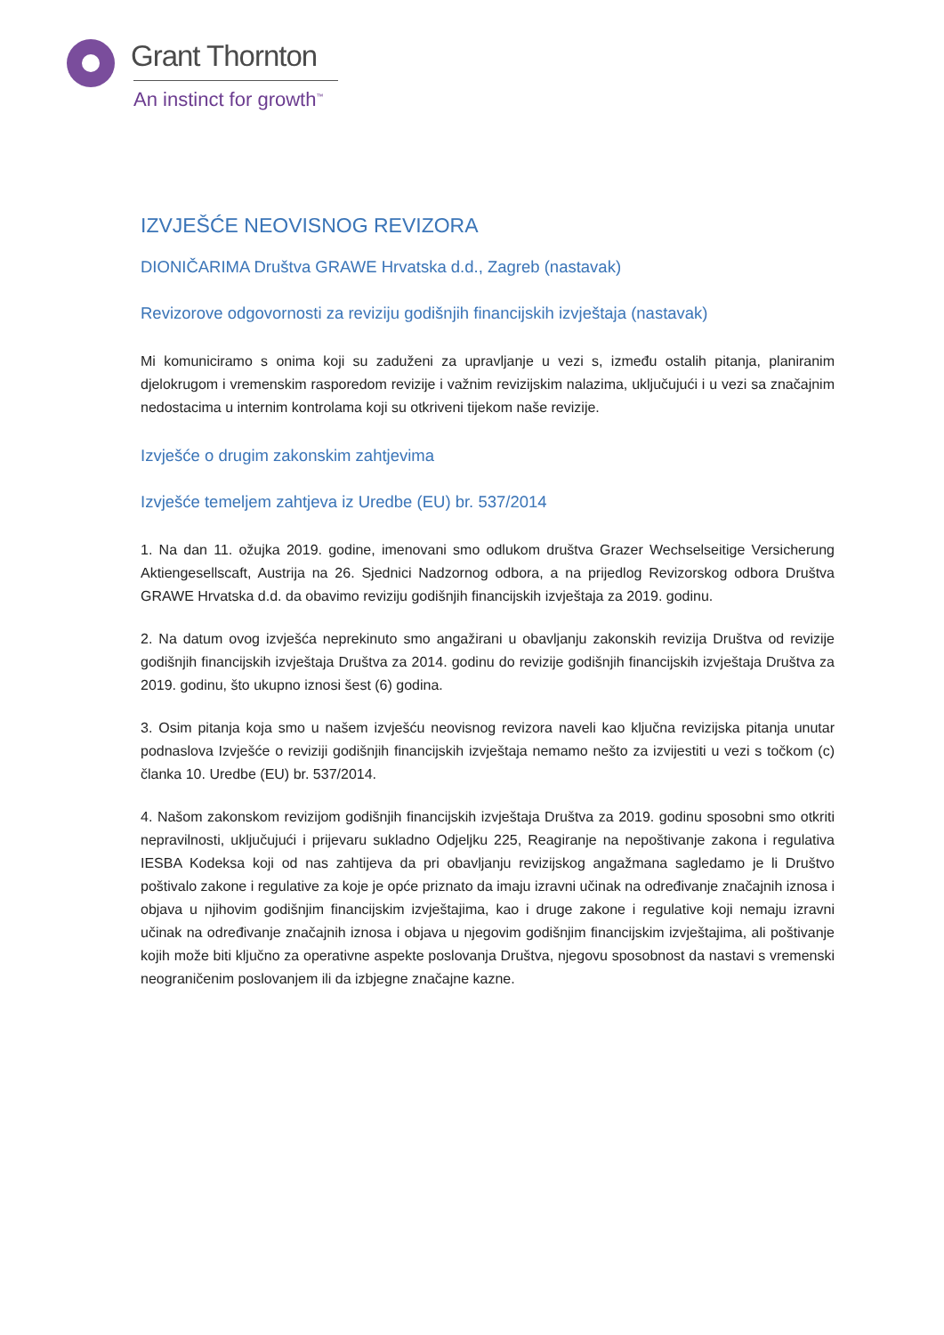Grant Thornton
An instinct for growth<sup>™</sup>
IZVJEŠĆE NEOVISNOG REVIZORA
DIONIČARIMA Društva GRAWE Hrvatska d.d., Zagreb (nastavak)
Revizorove odgovornosti za reviziju godišnjih financijskih izvještaja (nastavak)
Mi komuniciramo s onima koji su zaduženi za upravljanje u vezi s, između ostalih pitanja, planiranim djelokrugom i vremenskim rasporedom revizije i važnim revizijskim nalazima, uključujući i u vezi sa značajnim nedostacima u internim kontrolama koji su otkriveni tijekom naše revizije.
Izvješće o drugim zakonskim zahtjevima
Izvješće temeljem zahtjeva iz Uredbe (EU) br. 537/2014
1. Na dan 11. ožujka 2019. godine, imenovani smo odlukom društva Grazer Wechselseitige Versicherung Aktiengesellscaft, Austrija na 26. Sjednici Nadzornog odbora, a na prijedlog Revizorskog odbora Društva GRAWE Hrvatska d.d. da obavimo reviziju godišnjih financijskih izvještaja za 2019. godinu.
2. Na datum ovog izvješća neprekinuto smo angažirani u obavljanju zakonskih revizija Društva od revizije godišnjih financijskih izvještaja Društva za 2014. godinu do revizije godišnjih financijskih izvještaja Društva za 2019. godinu, što ukupno iznosi šest (6) godina.
3. Osim pitanja koja smo u našem izvješću neovisnog revizora naveli kao ključna revizijska pitanja unutar podnaslova Izvješće o reviziji godišnjih financijskih izvještaja nemamo nešto za izvijestiti u vezi s točkom (c) članka 10. Uredbe (EU) br. 537/2014.
4. Našom zakonskom revizijom godišnjih financijskih izvještaja Društva za 2019. godinu sposobni smo otkriti nepravilnosti, uključujući i prijevaru sukladno Odjeljku 225, Reagiranje na nepoštivanje zakona i regulativa IESBA Kodeksa koji od nas zahtijeva da pri obavljanju revizijskog angažmana sagledamo je li Društvo poštivalo zakone i regulative za koje je opće priznato da imaju izravni učinak na određivanje značajnih iznosa i objava u njihovim godišnjim financijskim izvještajima, kao i druge zakone i regulative koji nemaju izravni učinak na određivanje značajnih iznosa i objava u njegovim godišnjim financijskim izvještajima, ali poštivanje kojih može biti ključno za operativne aspekte poslovanja Društva, njegovu sposobnost da nastavi s vremenski neograničenim poslovanjem ili da izbjegne značajne kazne.